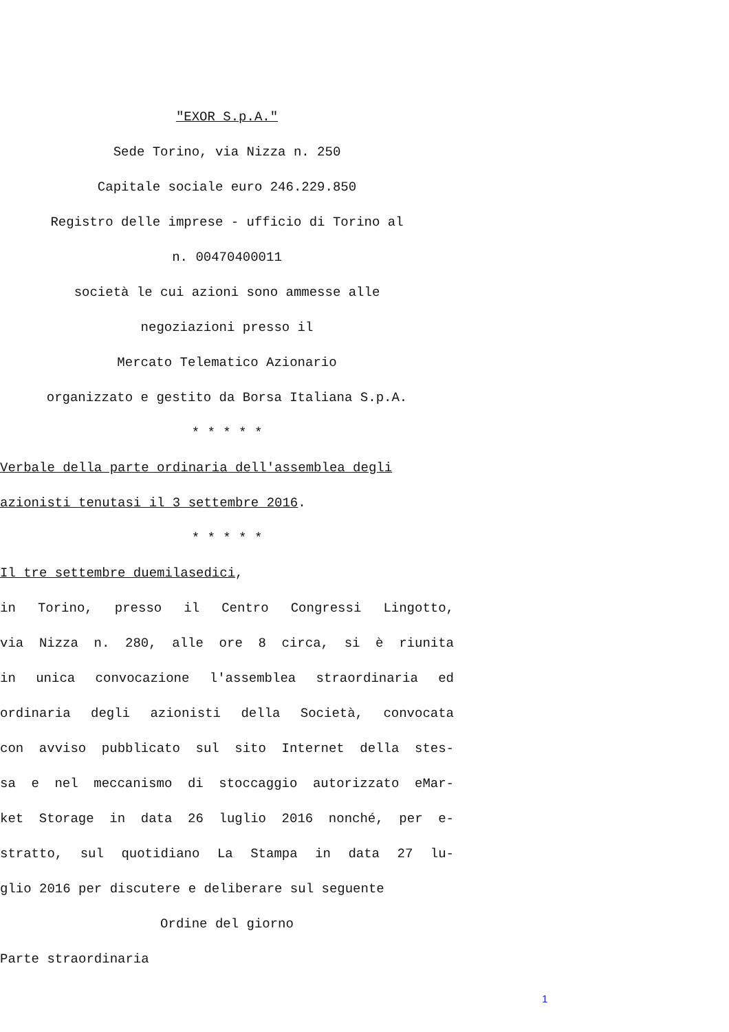"EXOR S.p.A."
Sede Torino, via Nizza n. 250
Capitale sociale euro 246.229.850
Registro delle imprese - ufficio di Torino al
n. 00470400011
società le cui azioni sono ammesse alle
negoziazioni presso il
Mercato Telematico Azionario
organizzato e gestito da Borsa Italiana S.p.A.
* * * * *
Verbale della parte ordinaria dell'assemblea degli
azionisti tenutasi il 3 settembre 2016.
* * * * *
Il tre settembre duemilasedici,
in Torino, presso il Centro Congressi Lingotto,
via Nizza n. 280, alle ore 8 circa, si è riunita
in unica convocazione l'assemblea straordinaria ed
ordinaria degli azionisti della Società, convocata
con avviso pubblicato sul sito Internet della stes-
sa e nel meccanismo di stoccaggio autorizzato eMar-
ket Storage in data 26 luglio 2016 nonché, per e-
stratto, sul quotidiano La Stampa in data 27 lu-
glio 2016 per discutere e deliberare sul seguente
Ordine del giorno
Parte straordinaria
1